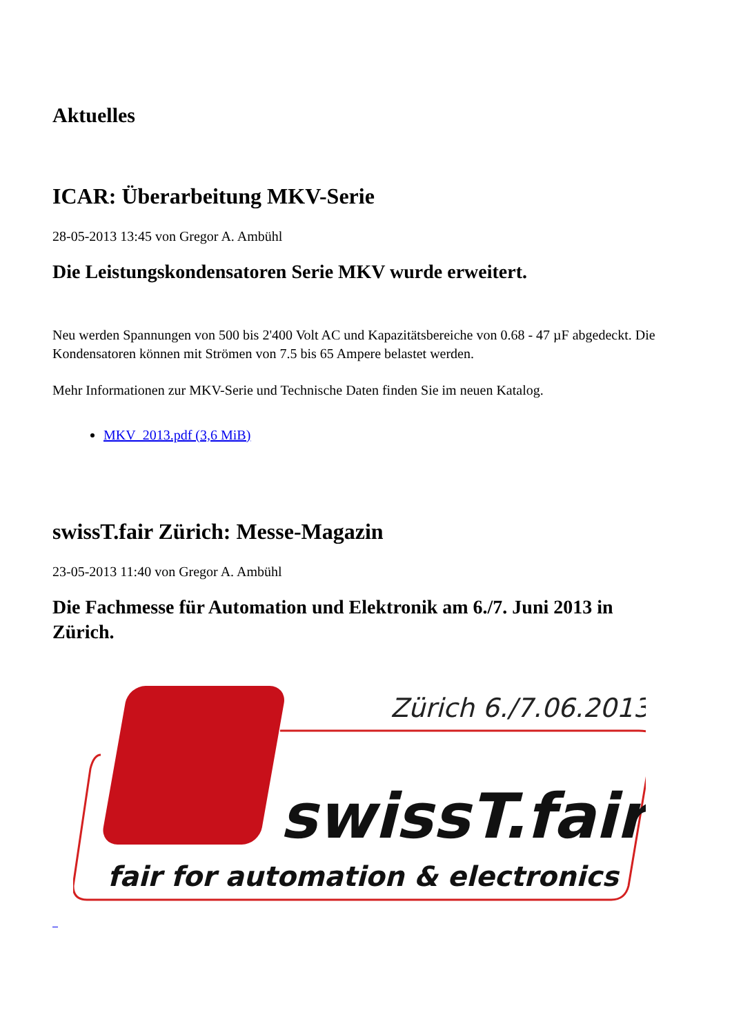Aktuelles
ICAR: Überarbeitung MKV-Serie
28-05-2013 13:45 von Gregor A. Ambühl
Die Leistungskondensatoren Serie MKV wurde erweitert.
Neu werden Spannungen von 500 bis 2'400 Volt AC und Kapazitätsbereiche von 0.68 - 47 µF abgedeckt. Die Kondensatoren können mit Strömen von 7.5 bis 65 Ampere belastet werden.
Mehr Informationen zur MKV-Serie und Technische Daten finden Sie im neuen Katalog.
MKV_2013.pdf (3,6 MiB)
swissT.fair Zürich: Messe-Magazin
23-05-2013 11:40 von Gregor A. Ambühl
Die Fachmesse für Automation und Elektronik am 6./7. Juni 2013 in Zürich.
Zürich 6./7.06.2013
swissT.fair
fair for automation & electronics